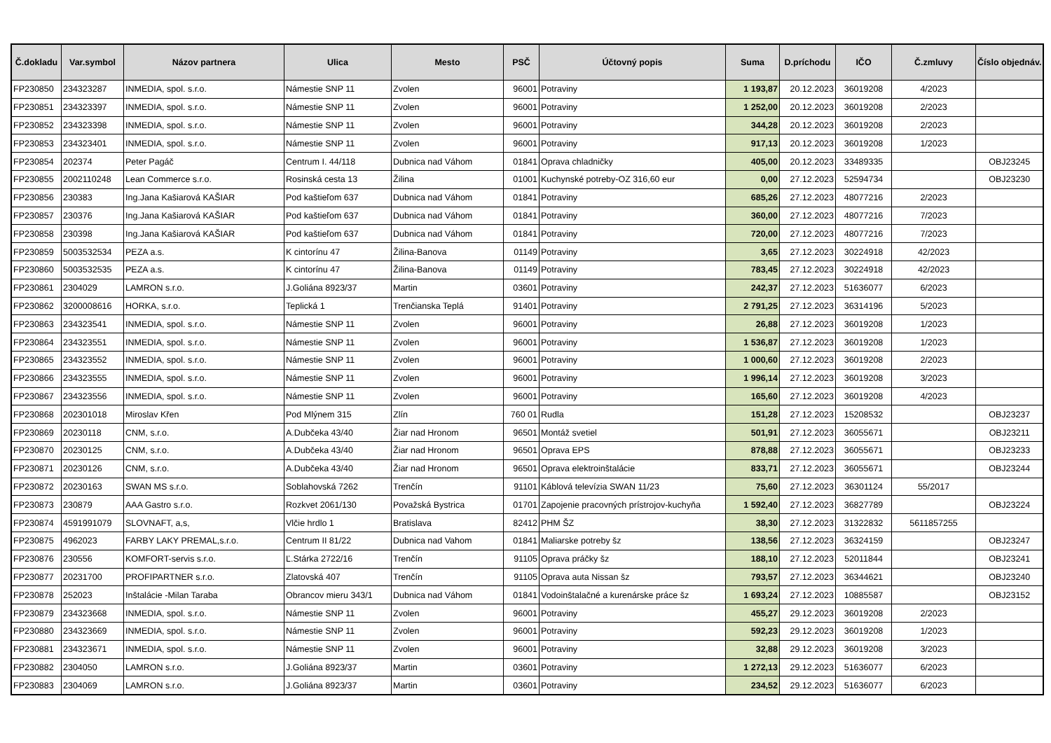| Č.dokladu | Var.symbol | Názov partnera | Ulica | Mesto | PSČ | Účtovný popis | Suma | D.príchodu | IČO | Č.zmluvy | Číslo objednáv. |
| --- | --- | --- | --- | --- | --- | --- | --- | --- | --- | --- | --- |
| FP230850 | 234323287 | INMEDIA, spol. s.r.o. | Námestie SNP 11 | Zvolen | 96001 | Potraviny | 1 193,87 | 20.12.2023 | 36019208 | 4/2023 | |
| FP230851 | 234323397 | INMEDIA, spol. s.r.o. | Námestie SNP 11 | Zvolen | 96001 | Potraviny | 1 252,00 | 20.12.2023 | 36019208 | 2/2023 | |
| FP230852 | 234323398 | INMEDIA, spol. s.r.o. | Námestie SNP 11 | Zvolen | 96001 | Potraviny | 344,28 | 20.12.2023 | 36019208 | 2/2023 | |
| FP230853 | 234323401 | INMEDIA, spol. s.r.o. | Námestie SNP 11 | Zvolen | 96001 | Potraviny | 917,13 | 20.12.2023 | 36019208 | 1/2023 | |
| FP230854 | 202374 | Peter Pagáč | Centrum I. 44/118 | Dubnica nad Váhom | 01841 | Oprava chladničky | 405,00 | 20.12.2023 | 33489335 | | OBJ23245 |
| FP230855 | 2002110248 | Lean Commerce s.r.o. | Rosinská cesta 13 | Žilina | 01001 | Kuchynské potreby-OZ 316,60 eur | 0,00 | 27.12.2023 | 52594734 | | OBJ23230 |
| FP230856 | 230383 | Ing.Jana Kašiarová KAŠIAR | Pod kaštieľom 637 | Dubnica nad Váhom | 01841 | Potraviny | 685,26 | 27.12.2023 | 48077216 | 2/2023 | |
| FP230857 | 230376 | Ing.Jana Kašiarová KAŠIAR | Pod kaštieľom 637 | Dubnica nad Váhom | 01841 | Potraviny | 360,00 | 27.12.2023 | 48077216 | 7/2023 | |
| FP230858 | 230398 | Ing.Jana Kašiarová KAŠIAR | Pod kaštieľom 637 | Dubnica nad Váhom | 01841 | Potraviny | 720,00 | 27.12.2023 | 48077216 | 7/2023 | |
| FP230859 | 5003532534 | PEZA a.s. | K cintorínu 47 | Žilina-Banova | 01149 | Potraviny | 3,65 | 27.12.2023 | 30224918 | 42/2023 | |
| FP230860 | 5003532535 | PEZA a.s. | K cintorínu 47 | Žilina-Banova | 01149 | Potraviny | 783,45 | 27.12.2023 | 30224918 | 42/2023 | |
| FP230861 | 2304029 | LAMRON s.r.o. | J.Goliána 8923/37 | Martin | 03601 | Potraviny | 242,37 | 27.12.2023 | 51636077 | 6/2023 | |
| FP230862 | 3200008616 | HORKA, s.r.o. | Teplická 1 | Trenčianska Teplá | 91401 | Potraviny | 2 791,25 | 27.12.2023 | 36314196 | 5/2023 | |
| FP230863 | 234323541 | INMEDIA, spol. s.r.o. | Námestie SNP 11 | Zvolen | 96001 | Potraviny | 26,88 | 27.12.2023 | 36019208 | 1/2023 | |
| FP230864 | 234323551 | INMEDIA, spol. s.r.o. | Námestie SNP 11 | Zvolen | 96001 | Potraviny | 1 536,87 | 27.12.2023 | 36019208 | 1/2023 | |
| FP230865 | 234323552 | INMEDIA, spol. s.r.o. | Námestie SNP 11 | Zvolen | 96001 | Potraviny | 1 000,60 | 27.12.2023 | 36019208 | 2/2023 | |
| FP230866 | 234323555 | INMEDIA, spol. s.r.o. | Námestie SNP 11 | Zvolen | 96001 | Potraviny | 1 996,14 | 27.12.2023 | 36019208 | 3/2023 | |
| FP230867 | 234323556 | INMEDIA, spol. s.r.o. | Námestie SNP 11 | Zvolen | 96001 | Potraviny | 165,60 | 27.12.2023 | 36019208 | 4/2023 | |
| FP230868 | 202301018 | Miroslav Křen | Pod Mlýnem 315 | Zlín | 760 01 | Rudla | 151,28 | 27.12.2023 | 15208532 | | OBJ23237 |
| FP230869 | 20230118 | CNM, s.r.o. | A.Dubčeka 43/40 | Žiar nad Hronom | 96501 | Montáž svetiel | 501,91 | 27.12.2023 | 36055671 | | OBJ23211 |
| FP230870 | 20230125 | CNM, s.r.o. | A.Dubčeka 43/40 | Žiar nad Hronom | 96501 | Oprava EPS | 878,88 | 27.12.2023 | 36055671 | | OBJ23233 |
| FP230871 | 20230126 | CNM, s.r.o. | A.Dubčeka 43/40 | Žiar nad Hronom | 96501 | Oprava elektroinštalácie | 833,71 | 27.12.2023 | 36055671 | | OBJ23244 |
| FP230872 | 20230163 | SWAN MS s.r.o. | Soblahovská 7262 | Trenčín | 91101 | Káblová televízia SWAN 11/23 | 75,60 | 27.12.2023 | 36301124 | 55/2017 | |
| FP230873 | 230879 | AAA Gastro s.r.o. | Rozkvet 2061/130 | Považská Bystrica | 01701 | Zapojenie pracovných prístrojov-kuchyňa | 1 592,40 | 27.12.2023 | 36827789 | | OBJ23224 |
| FP230874 | 4591991079 | SLOVNAFT, a,s, | Vlčie hrdlo 1 | Bratislava | 82412 | PHM ŠZ | 38,30 | 27.12.2023 | 31322832 | 5611857255 | |
| FP230875 | 4962023 | FARBY LAKY PREMAL,s.r.o. | Centrum II 81/22 | Dubnica nad Vahom | 01841 | Maliarske potreby šz | 138,56 | 27.12.2023 | 36324159 | | OBJ23247 |
| FP230876 | 230556 | KOMFORT-servis s.r.o. | Ľ.Stárka 2722/16 | Trenčín | 91105 | Oprava práčky šz | 188,10 | 27.12.2023 | 52011844 | | OBJ23241 |
| FP230877 | 20231700 | PROFIPARTNER s.r.o. | Zlatovská 407 | Trenčín | 91105 | Oprava auta Nissan šz | 793,57 | 27.12.2023 | 36344621 | | OBJ23240 |
| FP230878 | 252023 | Inštalácie -Milan Taraba | Obrancov mieru 343/1 | Dubnica nad Váhom | 01841 | Vodoinštalačné a kurenárske práce šz | 1 693,24 | 27.12.2023 | 10885587 | | OBJ23152 |
| FP230879 | 234323668 | INMEDIA, spol. s.r.o. | Námestie SNP 11 | Zvolen | 96001 | Potraviny | 455,27 | 29.12.2023 | 36019208 | 2/2023 | |
| FP230880 | 234323669 | INMEDIA, spol. s.r.o. | Námestie SNP 11 | Zvolen | 96001 | Potraviny | 592,23 | 29.12.2023 | 36019208 | 1/2023 | |
| FP230881 | 234323671 | INMEDIA, spol. s.r.o. | Námestie SNP 11 | Zvolen | 96001 | Potraviny | 32,88 | 29.12.2023 | 36019208 | 3/2023 | |
| FP230882 | 2304050 | LAMRON s.r.o. | J.Goliána 8923/37 | Martin | 03601 | Potraviny | 1 272,13 | 29.12.2023 | 51636077 | 6/2023 | |
| FP230883 | 2304069 | LAMRON s.r.o. | J.Goliána 8923/37 | Martin | 03601 | Potraviny | 234,52 | 29.12.2023 | 51636077 | 6/2023 | |